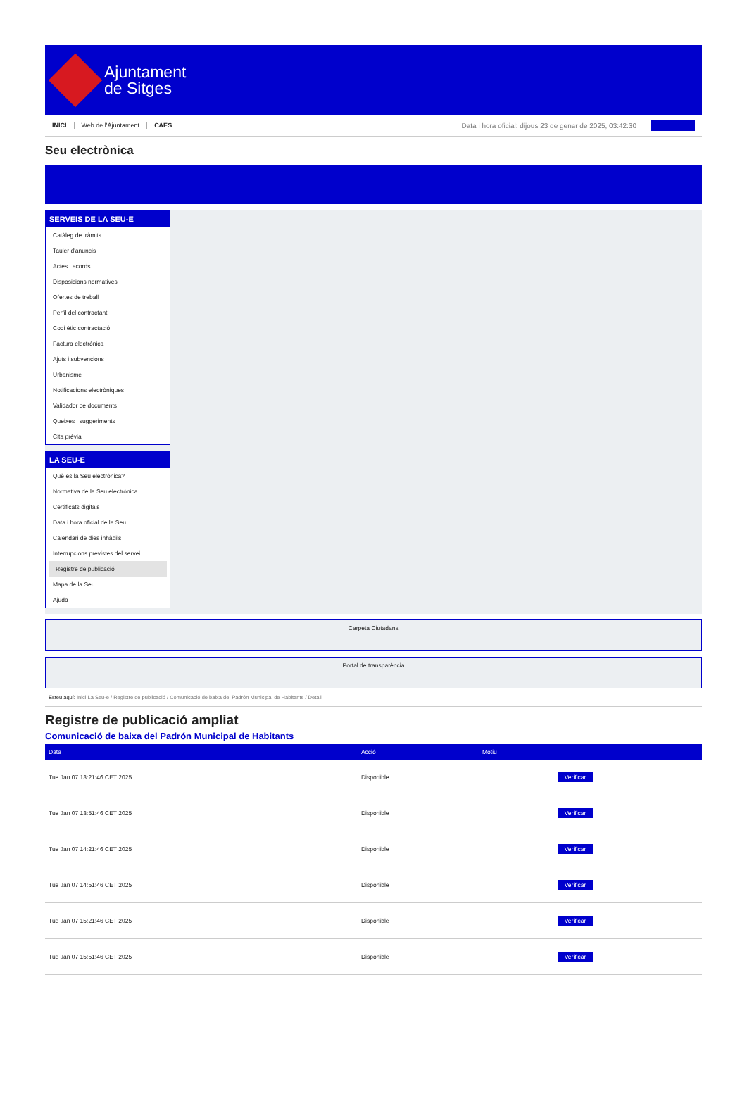Ajuntament
de Sitges
INICI Web de l'Ajuntament CAES Data i hora oficial: dijous 23 de gener de 2025, 03:42:30
Seu electrònica
SERVEIS DE LA SEU-E
Catàleg de tràmits
Tauler d'anuncis
Actes i acords
Disposicions normatives
Ofertes de treball
Perfil del contractant
Codi ètic contractació
Factura electrònica
Ajuts i subvencions
Urbanisme
Notificacions electròniques
Validador de documents
Queixes i suggeriments
Cita prèvia
LA SEU-E
Què és la Seu electrònica?
Normativa de la Seu electrònica
Certificats digitals
Data i hora oficial de la Seu
Calendari de dies inhàbils
Interrupcions previstes del servei
Registre de publicació
Mapa de la Seu
Ajuda
Carpeta Ciutadana
Portal de transparència
Esteu aquí: Inici La Seu-e / Registre de publicació / Comunicació de baixa del Padrón Municipal de Habitants / Detall
Registre de publicació ampliat
Comunicació de baixa del Padrón Municipal de Habitants
| Data | Acció | Motiu | |
| --- | --- | --- | --- |
| Tue Jan 07 13:21:46 CET 2025 | Disponible | | Verificar |
| Tue Jan 07 13:51:46 CET 2025 | Disponible | | Verificar |
| Tue Jan 07 14:21:46 CET 2025 | Disponible | | Verificar |
| Tue Jan 07 14:51:46 CET 2025 | Disponible | | Verificar |
| Tue Jan 07 15:21:46 CET 2025 | Disponible | | Verificar |
| Tue Jan 07 15:51:46 CET 2025 | Disponible | | Verificar |